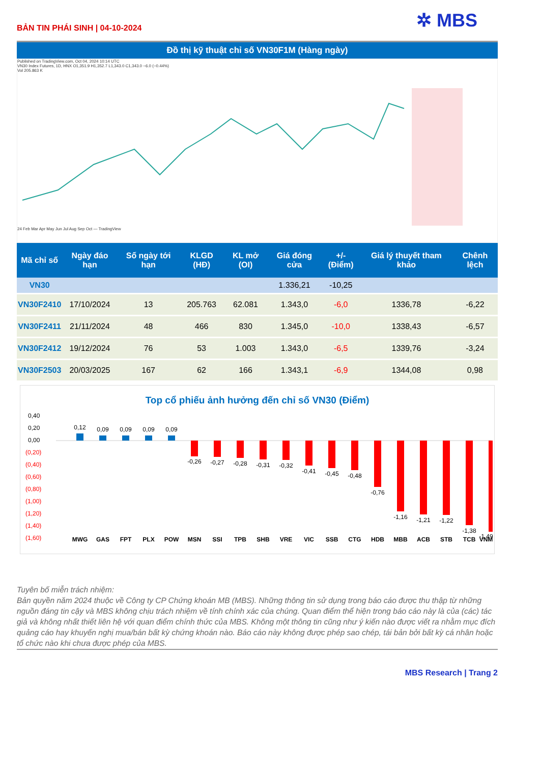BẢN TIN PHÁI SINH | 04-10-2024
✲ MBS
Đồ thị kỹ thuật chỉ số VN30F1M (Hàng ngày)
Published on TradingView.com, Oct 04, 2024 10:14 UTC
VN30 Index Futures, 1D, HNX O1,351.9 H1,352.7 L1,343.0 C1,343.0 −6.0 (−0.44%)
Vol 205.863 K
24 Feb Mar Apr May Jun Jul Aug Sep Oct — TradingView
| Mã chỉ số | Ngày đáo hạn | Số ngày tới hạn | KLGD (HĐ) | KL mở (OI) | Giá đóng cửa | +/- (Điểm) | Giá lý thuyết tham khảo | Chênh lệch |
| --- | --- | --- | --- | --- | --- | --- | --- | --- |
| VN30 | | | | | 1.336,21 | -10,25 | | |
| VN30F2410 | 17/10/2024 | 13 | 205.763 | 62.081 | 1.343,0 | -6,0 | 1336,78 | -6,22 |
| VN30F2411 | 21/11/2024 | 48 | 466 | 830 | 1.345,0 | -10,0 | 1338,43 | -6,57 |
| VN30F2412 | 19/12/2024 | 76 | 53 | 1.003 | 1.343,0 | -6,5 | 1339,76 | -3,24 |
| VN30F2503 | 20/03/2025 | 167 | 62 | 166 | 1.343,1 | -6,9 | 1344,08 | 0,98 |
Top cổ phiếu ảnh hưởng đến chỉ số VN30 (Điểm)
0,40
0,20
0,00
(0,20)
(0,40)
(0,60)
(0,80)
(1,00)
(1,20)
(1,40)
(1,60)
0,12
0,09
0,09
0,09
0,09
-0,26
-0,27
-0,28
-0,31
-0,32
-0,41
-0,45
-0,48
-0,76
-1,16
-1,21
-1,22
-1,38
-1,49
MWG
GAS
FPT
PLX
POW
MSN
SSI
TPB
SHB
VRE
VIC
SSB
CTG
HDB
MBB
ACB
STB
TCB
VNM
Tuyên bố miễn trách nhiệm:
Bản quyền năm 2024 thuộc về Công ty CP Chứng khoán MB (MBS). Những thông tin sử dụng trong báo cáo được thu thập từ những nguồn đáng tin cậy và MBS không chịu trách nhiệm về tính chính xác của chúng. Quan điểm thể hiện trong báo cáo này là của (các) tác giả và không nhất thiết liên hệ với quan điểm chính thức của MBS. Không một thông tin cũng như ý kiến nào được viết ra nhằm mục đích quảng cáo hay khuyến nghị mua/bán bất kỳ chứng khoán nào. Báo cáo này không được phép sao chép, tái bản bởi bất kỳ cá nhân hoặc tổ chức nào khi chưa được phép của MBS.
MBS Research | Trang 2